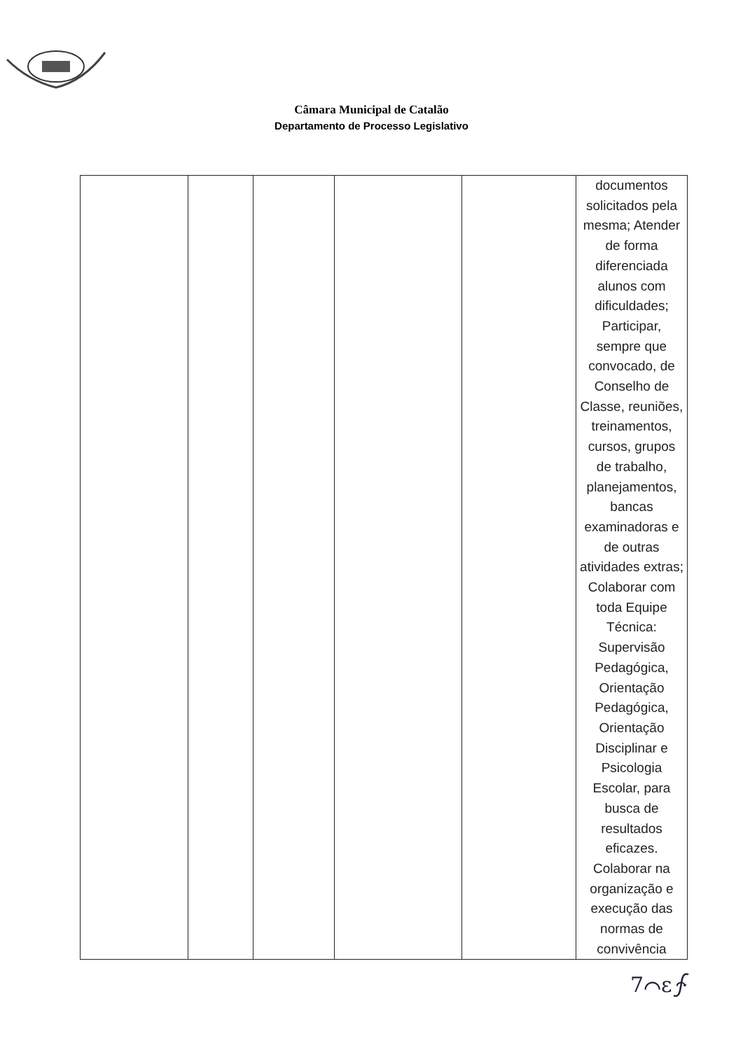Câmara Municipal de Catalão
Departamento de Processo Legislativo
| | | | | | documentos solicitados pela mesma; Atender de forma diferenciada alunos com dificuldades; Participar, sempre que convocado, de Conselho de Classe, reuniões, treinamentos, cursos, grupos de trabalho, planejamentos, bancas examinadoras e de outras atividades extras; Colaborar com toda Equipe Técnica: Supervisão Pedagógica, Orientação Pedagógica, Orientação Disciplinar e Psicologia Escolar, para busca de resultados eficazes. Colaborar na organização e execução das normas de convivência |
7⌒ε∱